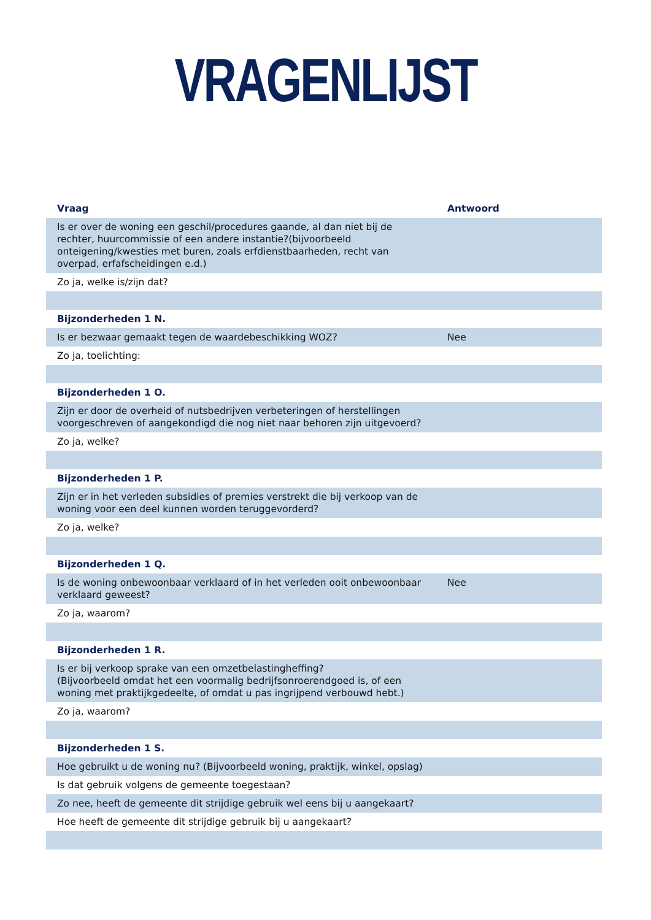VRAGENLIJST
| Vraag | Antwoord |
| --- | --- |
| Is er over de woning een geschil/procedures gaande, al dan niet bij de rechter, huurcommissie of een andere instantie?(bijvoorbeeld onteigening/kwesties met buren, zoals erfdienstbaarheden, recht van overpad, erfafscheidingen e.d.) | |
| Zo ja, welke is/zijn dat? | |
| Bijzonderheden 1 N. | |
| Is er bezwaar gemaakt tegen de waardebeschikking WOZ? | Nee |
| Zo ja, toelichting: | |
| Bijzonderheden 1 O. | |
| Zijn er door de overheid of nutsbedrijven verbeteringen of herstellingen voorgeschreven of aangekondigd die nog niet naar behoren zijn uitgevoerd? | |
| Zo ja, welke? | |
| Bijzonderheden 1 P. | |
| Zijn er in het verleden subsidies of premies verstrekt die bij verkoop van de woning voor een deel kunnen worden teruggevorderd? | |
| Zo ja, welke? | |
| Bijzonderheden 1 Q. | |
| Is de woning onbewoonbaar verklaard of in het verleden ooit onbewoonbaar verklaard geweest? | Nee |
| Zo ja, waarom? | |
| Bijzonderheden 1 R. | |
| Is er bij verkoop sprake van een omzetbelastingheffing? (Bijvoorbeeld omdat het een voormalig bedrijfsonroerendgoed is, of een woning met praktijkgedeelte, of omdat u pas ingrijpend verbouwd hebt.) | |
| Zo ja, waarom? | |
| Bijzonderheden 1 S. | |
| Hoe gebruikt u de woning nu? (Bijvoorbeeld woning, praktijk, winkel, opslag) | |
| Is dat gebruik volgens de gemeente toegestaan? | |
| Zo nee, heeft de gemeente dit strijdige gebruik wel eens bij u aangekaart? | |
| Hoe heeft de gemeente dit strijdige gebruik bij u aangekaart? | |